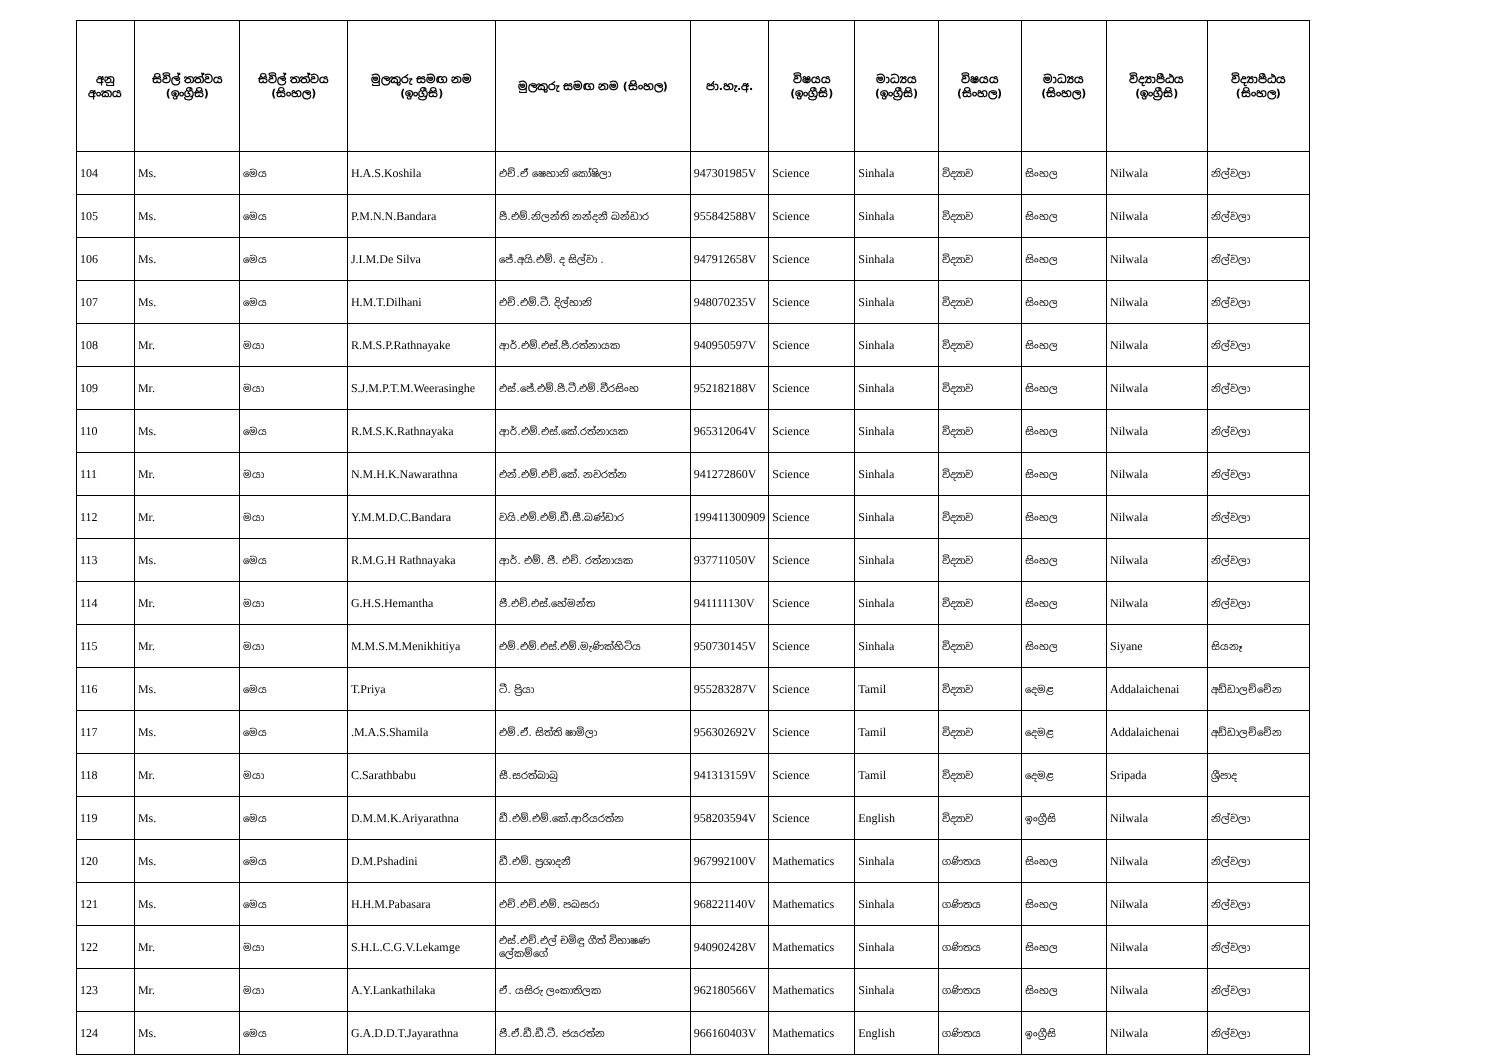| අනු අංකය | සිවිල් තත්වය (ඉංග්‍රීසි) | සිවිල් තත්වය (සිංහල) | මුලකුරු සමඟ නම (ඉංග්‍රීසි) | මුලකුරු සමඟ නම (සිංහල) | ජා.හැ.අ. | විෂයය (ඉංග්‍රීසි) | මාධ්‍යය (ඉංග්‍රීසි) | විෂයය (සිංහල) | මාධ්‍යය (සිංහල) | විද්‍යාපීඨය (ඉංග්‍රීසි) | විද්‍යාපීඨය (සිංහල) |
| --- | --- | --- | --- | --- | --- | --- | --- | --- | --- | --- | --- |
| 104 | Ms. | මෙය | H.A.S.Koshila | එච්.ඒ ෂෙහානි කෝෂිලා | 947301985V | Science | Sinhala | විද්‍යාව | සිංහල | Nilwala | නිල්වලා |
| 105 | Ms. | මෙය | P.M.N.N.Bandara | පී.එම්.නිලන්ති නන්දනී බන්ඩාර | 955842588V | Science | Sinhala | විද්‍යාව | සිංහල | Nilwala | නිල්වලා |
| 106 | Ms. | මෙය | J.I.M.De Silva | ජේ.අයි.එම්. ද සිල්වා . | 947912658V | Science | Sinhala | විද්‍යාව | සිංහල | Nilwala | නිල්වලා |
| 107 | Ms. | මෙය | H.M.T.Dilhani | එච්.එම්.ටී. දිල්හානි | 948070235V | Science | Sinhala | විද්‍යාව | සිංහල | Nilwala | නිල්වලා |
| 108 | Mr. | මයා | R.M.S.P.Rathnayake | ආර්.එම්.එස්.පී.රත්නායක | 940950597V | Science | Sinhala | විද්‍යාව | සිංහල | Nilwala | නිල්වලා |
| 109 | Mr. | මයා | S.J.M.P.T.M.Weerasinghe | එස්.ජේ.එම්.පී.ටී.එම්.වීරසිංහ | 952182188V | Science | Sinhala | විද්‍යාව | සිංහල | Nilwala | නිල්වලා |
| 110 | Ms. | මෙය | R.M.S.K.Rathnayaka | ආර්.එම්.එස්.කේ.රත්නායක | 965312064V | Science | Sinhala | විද්‍යාව | සිංහල | Nilwala | නිල්වලා |
| 111 | Mr. | මයා | N.M.H.K.Nawarathna | එන්.එම්.එච්.කේ. නවරත්න | 941272860V | Science | Sinhala | විද්‍යාව | සිංහල | Nilwala | නිල්වලා |
| 112 | Mr. | මයා | Y.M.M.D.C.Bandara | වයි.එම්.එම්.ඩී.සී.බණ්ඩාර | 199411300909 | Science | Sinhala | විද්‍යාව | සිංහල | Nilwala | නිල්වලා |
| 113 | Ms. | මෙය | R.M.G.H Rathnayaka | ආර්. එම්. ජී. එච්. රත්නායක | 937711050V | Science | Sinhala | විද්‍යාව | සිංහල | Nilwala | නිල්වලා |
| 114 | Mr. | මයා | G.H.S.Hemantha | ජී.එච්.එස්.හේමන්ත | 941111130V | Science | Sinhala | විද්‍යාව | සිංහල | Nilwala | නිල්වලා |
| 115 | Mr. | මයා | M.M.S.M.Menikhitiya | එම්.එම්.එස්.එම්.මැණික්හිටිය | 950730145V | Science | Sinhala | විද්‍යාව | සිංහල | Siyane | සියනෑ |
| 116 | Ms. | මෙය | T.Priya | ටී. ප්‍රියා | 955283287V | Science | Tamil | විද්‍යාව | දෙමළ | Addalaichenai | අඩ්ඩාලච්චේන |
| 117 | Ms. | මෙය | .M.A.S.Shamila | එම්.ඒ. සිත්ති ෂාමිලා | 956302692V | Science | Tamil | විද්‍යාව | දෙමළ | Addalaichenai | අඩ්ඩාලච්චේන |
| 118 | Mr. | මයා | C.Sarathbabu | සී.සරත්බාබු | 941313159V | Science | Tamil | විද්‍යාව | දෙමළ | Sripada | ශ්‍රීපාද |
| 119 | Ms. | මෙය | D.M.M.K.Ariyarathna | ඩී.එම්.එම්.කේ.ආරියරත්න | 958203594V | Science | English | විද්‍යාව | ඉංග්‍රීසි | Nilwala | නිල්වලා |
| 120 | Ms. | මෙය | D.M.Pshadini | ඩී.එම්. ප්‍රශාදනී | 967992100V | Mathematics | Sinhala | ගණිතය | සිංහල | Nilwala | නිල්වලා |
| 121 | Ms. | මෙය | H.H.M.Pabasara | එච්.එච්.එම්. පබසරා | 968221140V | Mathematics | Sinhala | ගණිතය | සිංහල | Nilwala | නිල්වලා |
| 122 | Mr. | මයා | S.H.L.C.G.V.Lekamge | එස්.එච්.එල් චමිඳු ගීත් විභාෂණ ලේකම්ගේ | 940902428V | Mathematics | Sinhala | ගණිතය | සිංහල | Nilwala | නිල්වලා |
| 123 | Mr. | මයා | A.Y.Lankathilaka | ඒ. යසිරු ලංකාතිලක | 962180566V | Mathematics | Sinhala | ගණිතය | සිංහල | Nilwala | නිල්වලා |
| 124 | Ms. | මෙය | G.A.D.D.T.Jayarathna | ජී.ඒ.ඩී.ඩී.ටී. ජයරත්න | 966160403V | Mathematics | English | ගණිතය | ඉංග්‍රීසි | Nilwala | නිල්වලා |